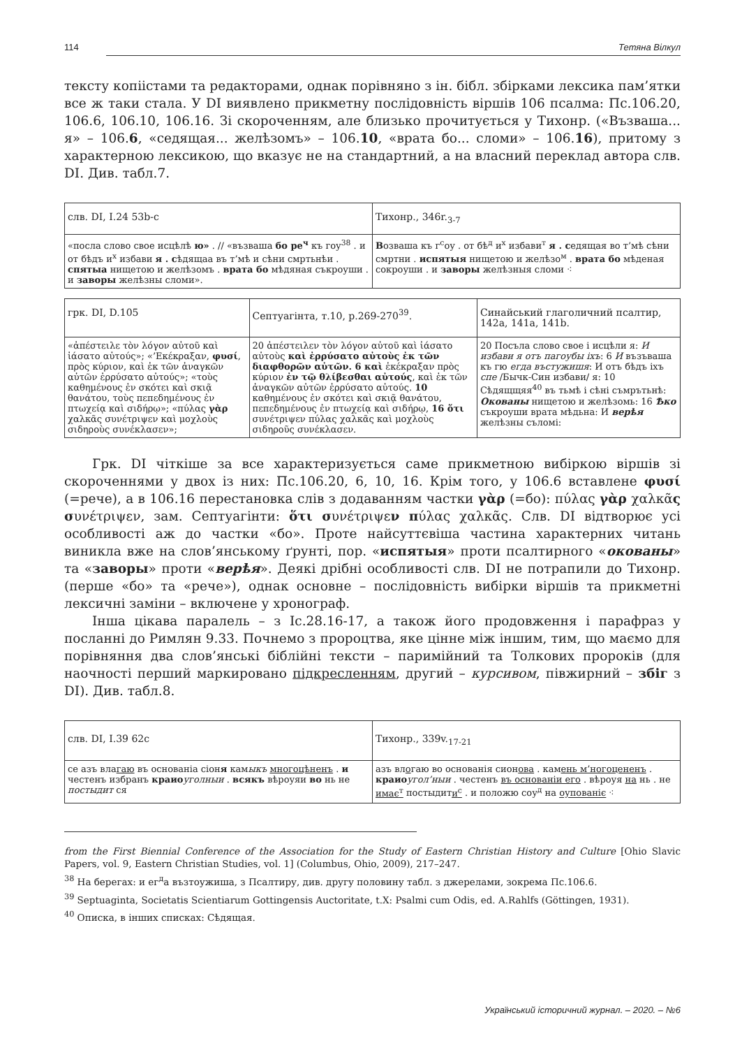114 Тетяна Вілкул
тексту копіістами та редакторами, однак порівняно з ін. бібл. збірками лексика пам’ятки все ж таки стала. У DI виявлено прикметну послідовність віршів 106 псалма: Пс.106.20, 106.6, 106.10, 106.16. Зі скороченням, але близько прочитується у Тихонр. («Възваша... я» – 106.6, «седящая... желѣзомъ» – 106.10, «врата бо... сломи» – 106.16), притому з характерною лексикою, що вказує не на стандартний, а на власний переклад автора слв. DI. Див. табл.7.
| слв. DI, I.24 53b-c | Тихонр., 346r.<sub>3-7</sub> |
| «посла слово свое исцѣлѣ ю» . // «възваша бо ре<sup>ч</sup> къ гоу<sup>38</sup> . и от бѣдъ и<sup>х</sup> избави я . с ѣдящаа въ т’мѣ и сѣни смртьнѣи . спятыа нищетою и желѣзомъ . врата бо мѣдяная съкроуши . и заворы желѣзны сломи». | В озваша къ г<sup>с</sup>оу . от бѣ<sup>д</sup> и<sup>х</sup> избави<sup>т</sup> я . с едящая во т’мѣ сѣни смртни . испятыя нищетою и желѣзо<sup>м</sup> . врата бо мѣденая сокроуши . и заворы желѣзныя сломи ⁖ |
| грк. DI, D.105 | Септуагінта, т.10, p.269-270<sup>39</sup>. | Синайський глаголичний псалтир, 142а, 141а, 141b. |
| «ἀπέστειλε τὸν λόγον αὐτοῦ καὶ ἰάσατο αὐτούς»; «’Εκέκραξαν, φυσί , πρὸς κύριον, καὶ ἐκ τῶν ἀναγκῶν αὐτῶν ἐρρύσατο αὐτούς»; «τοὺς καθημένους ἐν σκότει καὶ σκιᾷ θανάτου, τοὺς πεπεδημένους ἐν πτωχείᾳ καὶ σιδήρῳ»; «πύλας γὰρ χαλκᾶς συνέτριψεν καὶ μοχλοὺς σιδηροὺς συνέκλασεν»; | 20 ἀπέστειλεν τὸν λόγον αὐτοῦ καὶ ἰάσατο αὐτοὺς καὶ ἐρρύσατο αὐτοὺς ἐκ τῶν διαφθορῶν αὐτῶν. 6 καὶ ἐκέκραξαν πρὸς κύριον ἐν τῷ θλίβεσθαι αὐτούς , καὶ ἐκ τῶν ἀναγκῶν αὐτῶν ἐρρύσατο αὐτούς. 10 καθημένους ἐν σκότει καὶ σκιᾷ θανάτου, πεπεδημένους ἐν πτωχείᾳ καὶ σιδήρῳ, 16 ὅτι συνέτριψεν πύλας χαλκᾶς καὶ μοχλοὺς σιδηροῦς συνέκλασεν. | 20 Посъла слово свое і исцѣли я: И избави я отъ пагоубы іхъ : 6 И възъваша къ гю егда въстужишя : И отъ бѣдъ іхъ спе /Бычк-Син избави/ я: 10 Сѣдящщяя<sup>40</sup> въ тьмѣ і сѣні съмрътьнѣ: Окованы нищетою и желѣзомь: 16 Ѣко съкроуши врата мѣдьна: И верѣя желѣзны съломі: |
Грк. DI чіткіше за все характеризується саме прикметною вибіркою віршів зі скороченнями у двох із них: Пс.106.20, 6, 10, 16. Крім того, у 106.6 вставлене φυσί (=рече), а в 106.16 перестановка слів з додаванням частки γὰρ (=бо): πύλας γὰρ χαλκᾶς συνέτριψεν, зам. Септуагінти: ὅτι συνέτριψεν πύλας χαλκᾶς. Слв. DI відтворює усі особливості аж до частки «бо». Проте найсуттєвіша частина характерних читань виникла вже на слов’янському ґрунті, пор. «испятыя» проти псалтирного «окованы» та «заворы» проти «верѣя». Деякі дрібні особливості слв. DI не потрапили до Тихонр. (перше «бо» та «рече»), однак основне – послідовність вибірки віршів та прикметні лексичні заміни – включене у хронограф.
Інша цікава паралель – з Іс.28.16-17, а також його продовження і парафраз у посланні до Римлян 9.33. Почнемо з пророцтва, яке цінне між іншим, тим, що маємо для порівняння два слов’янські біблійні тексти – паримійний та Толкових пророків (для наочності перший маркировано підкресленням, другий – курсивом, півжирний – збіг з DI). Див. табл.8.
| слв. DI, I.39 62c | Тихонр., 339v.<sub>17-21</sub> |
| се азъ вла гаю въ основаніа сіон я кам ыкъ многоцѣненъ . и честенъ избранъ краио уголныи . всякъ вѣроуяи во нь не постыдит ся | азъ вл о гаю во основанія сион ова . кам ень м’ногоцененъ . краио угол’ныи . честенъ въ основаніи его . вѣроуя на нь . не имає<sup>т</sup> постыдит и<sup>с</sup> . и положю соу<sup>д</sup> на оупованіє ⁖ |
from the First Biennial Conference of the Association for the Study of Eastern Christian History and Culture [Ohio Slavic Papers, vol. 9, Eastern Christian Studies, vol. 1] (Columbus, Ohio, 2009), 217–247.
<sup>38</sup> На берегах: и ег<sup>д</sup>а възтоужиша, з Псалтиру, див. другу половину табл. з джерелами, зокрема Пс.106.6.
<sup>39</sup> Septuaginta, Societatis Scientiarum Gottingensis Auctoritate, t.X: Psalmi cum Odis, ed. A.Rahlfs (Göttingen, 1931).
<sup>40</sup> Описка, в інших списках: Сѣдящая.
Український історичний журнал. – 2020. – №6